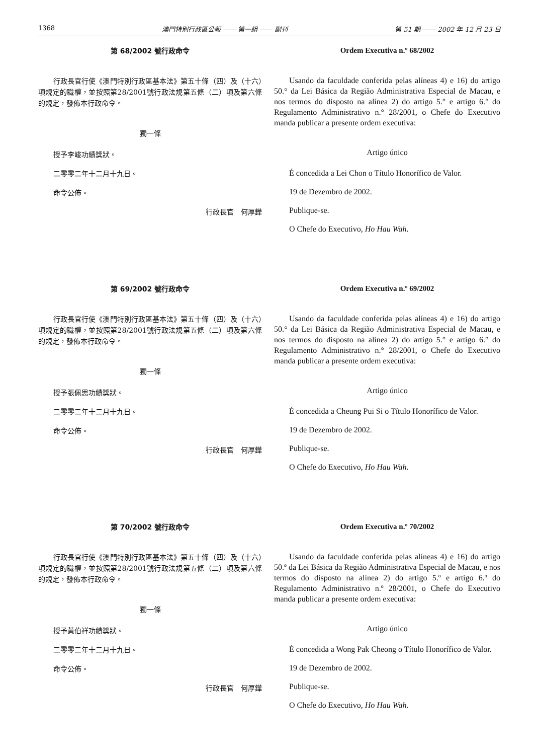1368 澳門特別行政區公報 —— 第一組 —— 副刊 第 51 期 —— 2002 年 12 月 23 日
第 68/2002 號行政命令
行政長官行使《澳門特別行政區基本法》第五十條（四）及（十六）項規定的職權，並按照第28/2001號行政法規第五條（二）項及第六條的規定，發佈本行政命令。
獨一條
授予李峻功績獎狀。
二零零二年十二月十九日。
命令公佈。
行政長官　何厚鏵
Ordem Executiva n.º 68/2002
Usando da faculdade conferida pelas alíneas 4) e 16) do artigo 50.° da Lei Básica da Região Administrativa Especial de Macau, e nos termos do disposto na alínea 2) do artigo 5.° e artigo 6.° do Regulamento Administrativo n.° 28/2001, o Chefe do Executivo manda publicar a presente ordem executiva:
Artigo único
É concedida a Lei Chon o Título Honorífico de Valor.
19 de Dezembro de 2002.
Publique-se.
O Chefe do Executivo, Ho Hau Wah.
第 69/2002 號行政命令
行政長官行使《澳門特別行政區基本法》第五十條（四）及（十六）項規定的職權，並按照第28/2001號行政法規第五條（二）項及第六條的規定，發佈本行政命令。
獨一條
授予張佩思功績獎狀。
二零零二年十二月十九日。
命令公佈。
行政長官　何厚鏵
Ordem Executiva n.º 69/2002
Usando da faculdade conferida pelas alíneas 4) e 16) do artigo 50.° da Lei Básica da Região Administrativa Especial de Macau, e nos termos do disposto na alínea 2) do artigo 5.° e artigo 6.° do Regulamento Administrativo n.° 28/2001, o Chefe do Executivo manda publicar a presente ordem executiva:
Artigo único
É concedida a Cheung Pui Si o Título Honorífico de Valor.
19 de Dezembro de 2002.
Publique-se.
O Chefe do Executivo, Ho Hau Wah.
第 70/2002 號行政命令
行政長官行使《澳門特別行政區基本法》第五十條（四）及（十六）項規定的職權，並按照第28/2001號行政法規第五條（二）項及第六條的規定，發佈本行政命令。
獨一條
授予黃伯祥功績獎狀。
二零零二年十二月十九日。
命令公佈。
行政長官　何厚鏵
Ordem Executiva n.º 70/2002
Usando da faculdade conferida pelas alíneas 4) e 16) do artigo 50.º da Lei Básica da Região Administrativa Especial de Macau, e nos termos do disposto na alínea 2) do artigo 5.º e artigo 6.º do Regulamento Administrativo n.º 28/2001, o Chefe do Executivo manda publicar a presente ordem executiva:
Artigo único
É concedida a Wong Pak Cheong o Título Honorífico de Valor.
19 de Dezembro de 2002.
Publique-se.
O Chefe do Executivo, Ho Hau Wah.